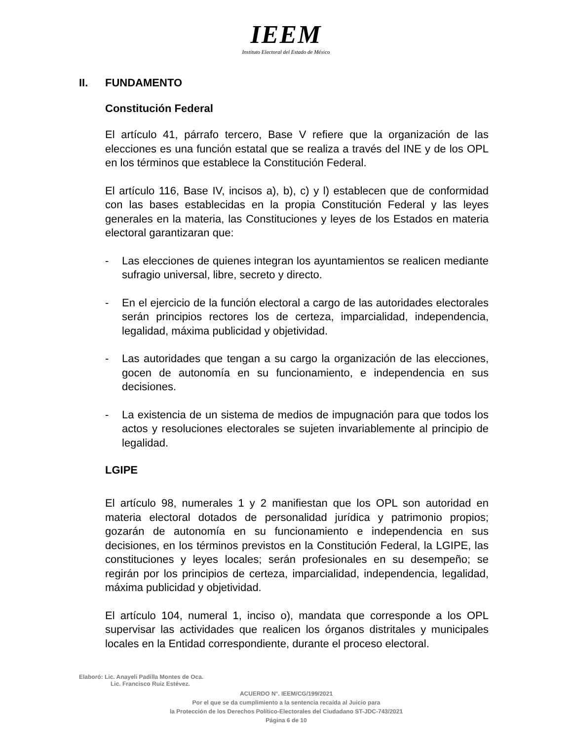IEEM
Instituto Electoral del Estado de México
II. FUNDAMENTO
Constitución Federal
El artículo 41, párrafo tercero, Base V refiere que la organización de las elecciones es una función estatal que se realiza a través del INE y de los OPL en los términos que establece la Constitución Federal.
El artículo 116, Base IV, incisos a), b), c) y l) establecen que de conformidad con las bases establecidas en la propia Constitución Federal y las leyes generales en la materia, las Constituciones y leyes de los Estados en materia electoral garantizaran que:
- Las elecciones de quienes integran los ayuntamientos se realicen mediante sufragio universal, libre, secreto y directo.
- En el ejercicio de la función electoral a cargo de las autoridades electorales serán principios rectores los de certeza, imparcialidad, independencia, legalidad, máxima publicidad y objetividad.
- Las autoridades que tengan a su cargo la organización de las elecciones, gocen de autonomía en su funcionamiento, e independencia en sus decisiones.
- La existencia de un sistema de medios de impugnación para que todos los actos y resoluciones electorales se sujeten invariablemente al principio de legalidad.
LGIPE
El artículo 98, numerales 1 y 2 manifiestan que los OPL son autoridad en materia electoral dotados de personalidad jurídica y patrimonio propios; gozarán de autonomía en su funcionamiento e independencia en sus decisiones, en los términos previstos en la Constitución Federal, la LGIPE, las constituciones y leyes locales; serán profesionales en su desempeño; se regirán por los principios de certeza, imparcialidad, independencia, legalidad, máxima publicidad y objetividad.
El artículo 104, numeral 1, inciso o), mandata que corresponde a los OPL supervisar las actividades que realicen los órganos distritales y municipales locales en la Entidad correspondiente, durante el proceso electoral.
Elaboró: Lic. Anayeli Padilla Montes de Oca.
Lic. Francisco Ruiz Estévez.
ACUERDO N°. IEEM/CG/199/2021
Por el que se da cumplimiento a la sentencia recaída al Juicio para
la Protección de los Derechos Político-Electorales del Ciudadano ST-JDC-743/2021
Página 6 de 10